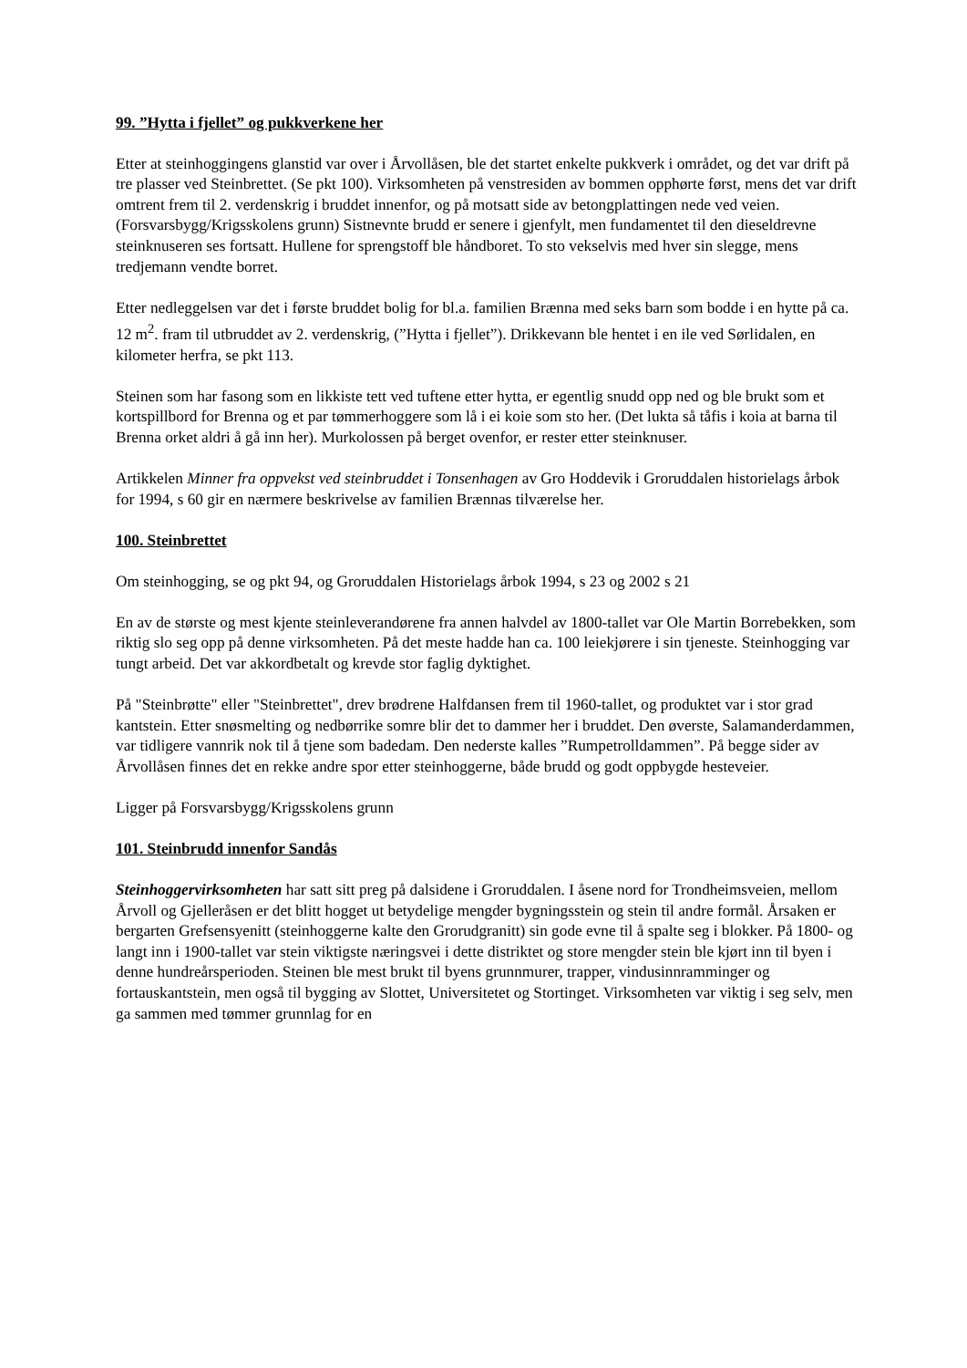99. ”Hytta i fjellet” og pukkverkene her
Etter at steinhoggingens glanstid var over i Årvollåsen, ble det startet enkelte pukkverk i området, og det var drift på tre plasser ved Steinbrettet. (Se pkt 100). Virksomheten på venstresiden av bommen opphørte først, mens det var drift omtrent frem til 2. verdenskrig i bruddet innenfor, og på motsatt side av betongplattingen nede ved veien. (Forsvarsbygg/Krigsskolens grunn) Sistnevnte brudd er senere i gjenfylt, men fundamentet til den dieseldrevne steinknuseren ses fortsatt. Hullene for sprengstoff ble håndboret. To sto vekselvis med hver sin slegge, mens tredjemann vendte borret.
Etter nedleggelsen var det i første bruddet bolig for bl.a. familien Brænna med seks barn som bodde i en hytte på ca. 12 m<sup>2</sup>. fram til utbruddet av 2. verdenskrig, (”Hytta i fjellet”). Drikkevann ble hentet i en ile ved Sørlidalen, en kilometer herfra, se pkt 113.
Steinen som har fasong som en likkiste tett ved tuftene etter hytta, er egentlig snudd opp ned og ble brukt som et kortspillbord for Brenna og et par tømmerhoggere som lå i ei koie som sto her. (Det lukta så tåfis i koia at barna til Brenna orket aldri å gå inn her). Murkolossen på berget ovenfor, er rester etter steinknuser.
Artikkelen Minner fra oppvekst ved steinbruddet i Tonsenhagen av Gro Hoddevik i Groruddalen historielags årbok for 1994, s 60 gir en nærmere beskrivelse av familien Brænnas tilværelse her.
100. Steinbrettet
Om steinhogging, se og pkt 94, og Groruddalen Historielags årbok 1994, s 23 og 2002 s 21
En av de største og mest kjente steinleverandørene fra annen halvdel av 1800-tallet var Ole Martin Borrebekken, som riktig slo seg opp på denne virksomheten. På det meste hadde han ca. 100 leiekjørere i sin tjeneste. Steinhogging var tungt arbeid. Det var akkordbetalt og krevde stor faglig dyktighet.
På "Steinbrøtte" eller "Steinbrettet", drev brødrene Halfdansen frem til 1960-tallet, og produktet var i stor grad kantstein. Etter snøsmelting og nedbørrike somre blir det to dammer her i bruddet. Den øverste, Salamanderdammen, var tidligere vannrik nok til å tjene som badedam. Den nederste kalles ”Rumpetrolldammen”. På begge sider av Årvollåsen finnes det en rekke andre spor etter steinhoggerne, både brudd og godt oppbygde hesteveier.
Ligger på Forsvarsbygg/Krigsskolens grunn
101. Steinbrudd innenfor Sandås
Steinhoggervirksomheten har satt sitt preg på dalsidene i Groruddalen. I åsene nord for Trondheimsveien, mellom Årvoll og Gjelleråsen er det blitt hogget ut betydelige mengder bygningsstein og stein til andre formål. Årsaken er bergarten Grefsensyenitt (steinhoggerne kalte den Grorudgranitt) sin gode evne til å spalte seg i blokker. På 1800- og langt inn i 1900-tallet var stein viktigste næringsvei i dette distriktet og store mengder stein ble kjørt inn til byen i denne hundreårsperioden. Steinen ble mest brukt til byens grunnmurer, trapper, vindusinnramminger og fortauskantstein, men også til bygging av Slottet, Universitetet og Stortinget. Virksomheten var viktig i seg selv, men ga sammen med tømmer grunnlag for en